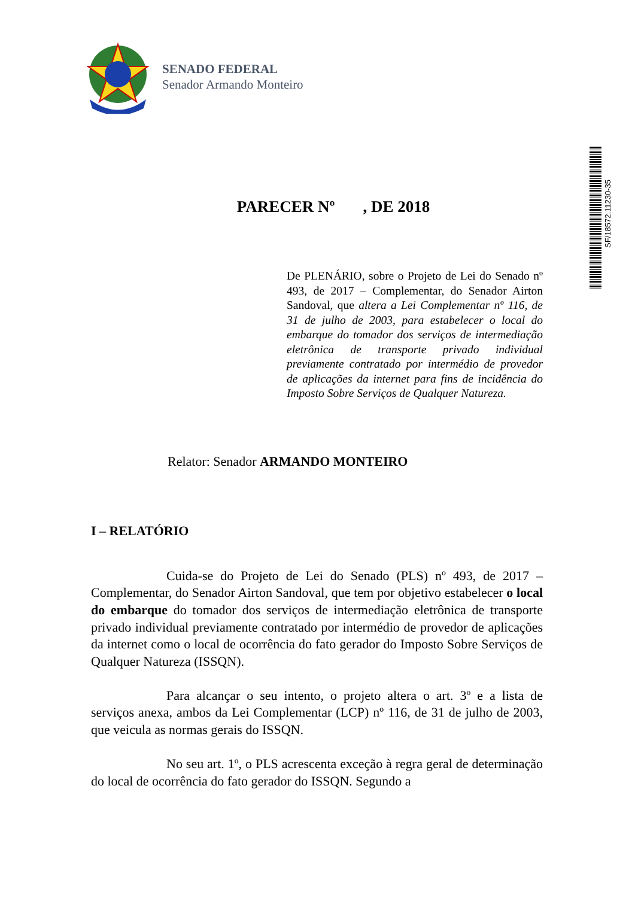SENADO FEDERAL
Senador Armando Monteiro
SF/18572.11230-35
PARECER Nº , DE 2018
De PLENÁRIO, sobre o Projeto de Lei do Senado nº 493, de 2017 – Complementar, do Senador Airton Sandoval, que altera a Lei Complementar nº 116, de 31 de julho de 2003, para estabelecer o local do embarque do tomador dos serviços de intermediação eletrônica de transporte privado individual previamente contratado por intermédio de provedor de aplicações da internet para fins de incidência do Imposto Sobre Serviços de Qualquer Natureza.
Relator: Senador ARMANDO MONTEIRO
I – RELATÓRIO
Cuida-se do Projeto de Lei do Senado (PLS) nº 493, de 2017 – Complementar, do Senador Airton Sandoval, que tem por objetivo estabelecer o local do embarque do tomador dos serviços de intermediação eletrônica de transporte privado individual previamente contratado por intermédio de provedor de aplicações da internet como o local de ocorrência do fato gerador do Imposto Sobre Serviços de Qualquer Natureza (ISSQN).
Para alcançar o seu intento, o projeto altera o art. 3º e a lista de serviços anexa, ambos da Lei Complementar (LCP) nº 116, de 31 de julho de 2003, que veicula as normas gerais do ISSQN.
No seu art. 1º, o PLS acrescenta exceção à regra geral de determinação do local de ocorrência do fato gerador do ISSQN. Segundo a